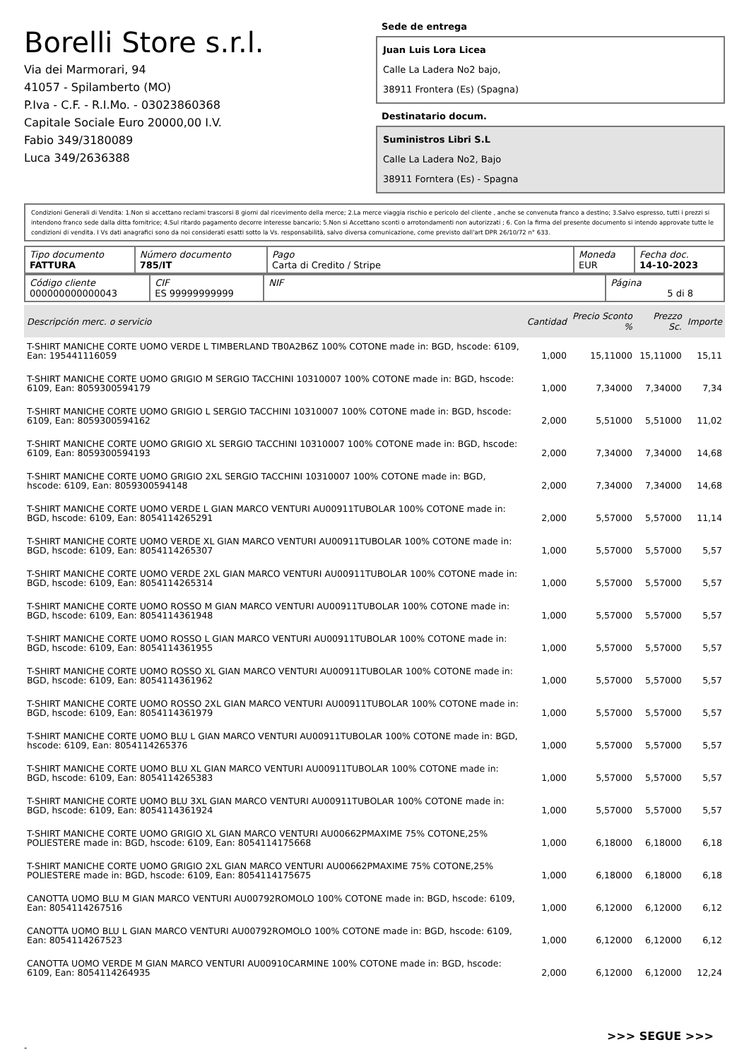Borelli Store s.r.l.
Via dei Marmorari, 94
41057 - Spilamberto (MO)
P.Iva - C.F. - R.I.Mo. - 03023860368
Capitale Sociale Euro 20000,00 I.V.
Fabio 349/3180089
Luca 349/2636388
Sede de entrega
Juan Luis Lora Licea
Calle La Ladera No2 bajo,
38911 Frontera (Es) (Spagna)
Destinatario docum.
Suministros Libri S.L
Calle La Ladera No2, Bajo
38911 Forntera (Es) - Spagna
Condizioni Generali di Vendita: 1.Non si accettano reclami trascorsi 8 giorni dal ricevimento della merce; 2.La merce viaggia rischio e pericolo del cliente , anche se convenuta franco a destino; 3.Salvo espresso, tutti i prezzi si intendono franco sede dalla ditta fornitrice; 4.Sul ritardo pagamento decorre interesse bancario; 5.Non si Accettano sconti o arrotondamenti non autorizzati ; 6. Con la firma del presente documento si intendo approvate tutte le condizioni di vendita. I Vs dati anagrafici sono da noi considerati esatti sotto la Vs. responsabilità, salvo diversa comunicazione, come previsto dall'art DPR 26/10/72 n° 633.
| Tipo documento FATTURA | Número documento 785/IT | Pago Carta di Credito / Stripe | Moneda EUR | Fecha doc. 14-10-2023 |
| Código cliente 000000000000043 | CIF ES 99999999999 | NIF | Página 5 di 8 |
| Descripción merc. o servicio | Cantidad | Precio Sconto % | Prezzo Sc. | Importe |
| --- | --- | --- | --- | --- |
| T-SHIRT MANICHE CORTE UOMO VERDE L TIMBERLAND TB0A2B6Z 100% COTONE made in: BGD, hscode: 6109, Ean: 195441116059 | 1,000 | 15,11000 | 15,11000 | 15,11 |
| T-SHIRT MANICHE CORTE UOMO GRIGIO M SERGIO TACCHINI 10310007 100% COTONE made in: BGD, hscode: 6109, Ean: 8059300594179 | 1,000 | 7,34000 | 7,34000 | 7,34 |
| T-SHIRT MANICHE CORTE UOMO GRIGIO L SERGIO TACCHINI 10310007 100% COTONE made in: BGD, hscode: 6109, Ean: 8059300594162 | 2,000 | 5,51000 | 5,51000 | 11,02 |
| T-SHIRT MANICHE CORTE UOMO GRIGIO XL SERGIO TACCHINI 10310007 100% COTONE made in: BGD, hscode: 6109, Ean: 8059300594193 | 2,000 | 7,34000 | 7,34000 | 14,68 |
| T-SHIRT MANICHE CORTE UOMO GRIGIO 2XL SERGIO TACCHINI 10310007 100% COTONE made in: BGD, hscode: 6109, Ean: 8059300594148 | 2,000 | 7,34000 | 7,34000 | 14,68 |
| T-SHIRT MANICHE CORTE UOMO VERDE L GIAN MARCO VENTURI AU00911TUBOLAR 100% COTONE made in: BGD, hscode: 6109, Ean: 8054114265291 | 2,000 | 5,57000 | 5,57000 | 11,14 |
| T-SHIRT MANICHE CORTE UOMO VERDE XL GIAN MARCO VENTURI AU00911TUBOLAR 100% COTONE made in: BGD, hscode: 6109, Ean: 8054114265307 | 1,000 | 5,57000 | 5,57000 | 5,57 |
| T-SHIRT MANICHE CORTE UOMO VERDE 2XL GIAN MARCO VENTURI AU00911TUBOLAR 100% COTONE made in: BGD, hscode: 6109, Ean: 8054114265314 | 1,000 | 5,57000 | 5,57000 | 5,57 |
| T-SHIRT MANICHE CORTE UOMO ROSSO M GIAN MARCO VENTURI AU00911TUBOLAR 100% COTONE made in: BGD, hscode: 6109, Ean: 8054114361948 | 1,000 | 5,57000 | 5,57000 | 5,57 |
| T-SHIRT MANICHE CORTE UOMO ROSSO L GIAN MARCO VENTURI AU00911TUBOLAR 100% COTONE made in: BGD, hscode: 6109, Ean: 8054114361955 | 1,000 | 5,57000 | 5,57000 | 5,57 |
| T-SHIRT MANICHE CORTE UOMO ROSSO XL GIAN MARCO VENTURI AU00911TUBOLAR 100% COTONE made in: BGD, hscode: 6109, Ean: 8054114361962 | 1,000 | 5,57000 | 5,57000 | 5,57 |
| T-SHIRT MANICHE CORTE UOMO ROSSO 2XL GIAN MARCO VENTURI AU00911TUBOLAR 100% COTONE made in: BGD, hscode: 6109, Ean: 8054114361979 | 1,000 | 5,57000 | 5,57000 | 5,57 |
| T-SHIRT MANICHE CORTE UOMO BLU L GIAN MARCO VENTURI AU00911TUBOLAR 100% COTONE made in: BGD, hscode: 6109, Ean: 8054114265376 | 1,000 | 5,57000 | 5,57000 | 5,57 |
| T-SHIRT MANICHE CORTE UOMO BLU XL GIAN MARCO VENTURI AU00911TUBOLAR 100% COTONE made in: BGD, hscode: 6109, Ean: 8054114265383 | 1,000 | 5,57000 | 5,57000 | 5,57 |
| T-SHIRT MANICHE CORTE UOMO BLU 3XL GIAN MARCO VENTURI AU00911TUBOLAR 100% COTONE made in: BGD, hscode: 6109, Ean: 8054114361924 | 1,000 | 5,57000 | 5,57000 | 5,57 |
| T-SHIRT MANICHE CORTE UOMO GRIGIO XL GIAN MARCO VENTURI AU00662PMAXIME 75% COTONE,25% POLIESTERE made in: BGD, hscode: 6109, Ean: 8054114175668 | 1,000 | 6,18000 | 6,18000 | 6,18 |
| T-SHIRT MANICHE CORTE UOMO GRIGIO 2XL GIAN MARCO VENTURI AU00662PMAXIME 75% COTONE,25% POLIESTERE made in: BGD, hscode: 6109, Ean: 8054114175675 | 1,000 | 6,18000 | 6,18000 | 6,18 |
| CANOTTA UOMO BLU M GIAN MARCO VENTURI AU00792ROMOLO 100% COTONE made in: BGD, hscode: 6109, Ean: 8054114267516 | 1,000 | 6,12000 | 6,12000 | 6,12 |
| CANOTTA UOMO BLU L GIAN MARCO VENTURI AU00792ROMOLO 100% COTONE made in: BGD, hscode: 6109, Ean: 8054114267523 | 1,000 | 6,12000 | 6,12000 | 6,12 |
| CANOTTA UOMO VERDE M GIAN MARCO VENTURI AU00910CARMINE 100% COTONE made in: BGD, hscode: 6109, Ean: 8054114264935 | 2,000 | 6,12000 | 6,12000 | 12,24 |
>>> SEGUE >>>
-